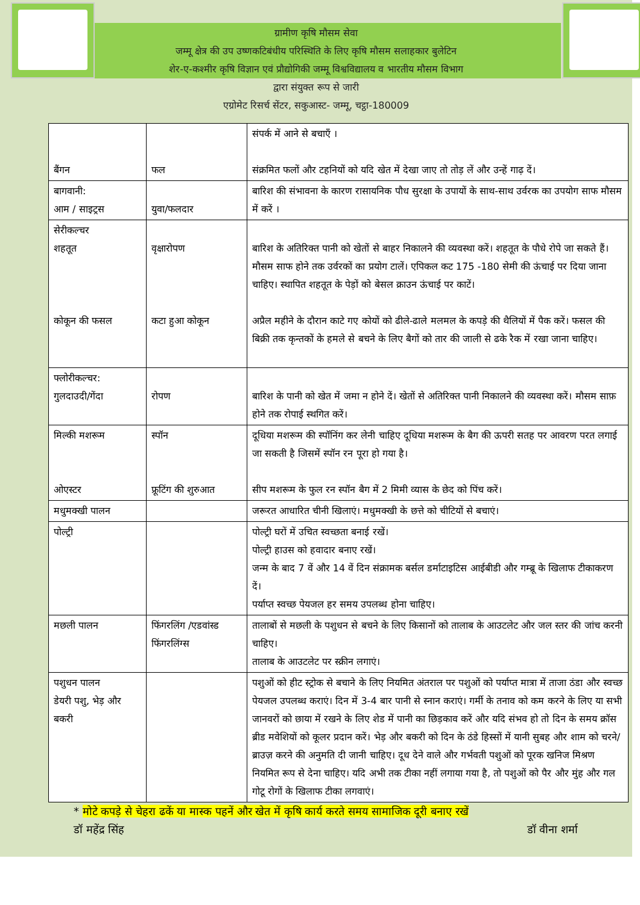ग्रामीण कृषि मौसम सेवा
जम्मू क्षेत्र की उप उष्णकटिबंधीय परिस्थिति के लिए कृषि मौसम सलाहकार बुलेटिन
शेर-ए-कश्मीर कृषि विज्ञान एवं प्रौद्योगिकी जम्मू विश्वविद्यालय व भारतीय मौसम विभाग
द्वारा संयुक्त रूप से जारी
एग्रोमेट रिसर्च सेंटर, सकुआस्ट- जम्मू, चट्ठा-180009
| बैंगन | फल | संपर्क में आने से बचाएँ । संक्रमित फलों और टहनियों को यदि खेत में देखा जाए तो तोड़ लें और उन्हें गाढ़ दें। |
| बागवानी: आम / साइट्रस | युवा/फलदार | बारिश की संभावना के कारण रासायनिक पौध सुरक्षा के उपायों के साथ-साथ उर्वरक का उपयोग साफ मौसम में करें । |
| सेरीकल्चर शहतूत कोकून की फसल | वृक्षारोपण कटा हुआ कोकून | बारिश के अतिरिक्त पानी को खेतों से बाहर निकालने की व्यवस्था करें। शहतूत के पौधे रोपे जा सकते हैं। मौसम साफ होने तक उर्वरकों का प्रयोग टालें। एपिकल कट 175 -180 सेमी की ऊंचाई पर दिया जाना चाहिए। स्थापित शहतूत के पेड़ों को बेसल क्राउन ऊंचाई पर काटें। अप्रैल महीने के दौरान काटे गए कोयों को ढीले-ढाले मलमल के कपड़े की थैलियों में पैक करें। फसल की बिक्री तक कृन्तकों के हमले से बचने के लिए बैगों को तार की जाली से ढके रैक में रखा जाना चाहिए। |
| फ्लोरीकल्चर: गुलदाउदी/गेंदा | रोपण | बारिश के पानी को खेत में जमा न होने दें। खेतों से अतिरिक्त पानी निकालने की व्यवस्था करें। मौसम साफ़ होने तक रोपाई स्थगित करें। |
| मिल्की मशरूम ओएस्टर | स्पॉन फ्रूटिंग की शुरुआत | दूधिया मशरूम की स्पॉनिंग कर लेनी चाहिए दूधिया मशरूम के बैग की ऊपरी सतह पर आवरण परत लगाई जा सकती है जिसमें स्पॉन रन पूरा हो गया है। सीप मशरूम के फुल रन स्पॉन बैग में 2 मिमी व्यास के छेद को पिंच करें। |
| मधुमक्खी पालन | | जरूरत आधारित चीनी खिलाएं। मधुमक्खी के छत्ते को चीटियों से बचाएं। |
| पोल्ट्री | | पोल्ट्री घरों में उचित स्वच्छता बनाई रखें। पोल्ट्री हाउस को हवादार बनाए रखें। जन्म के बाद 7 वें और 14 वें दिन संक्रामक बर्सल डर्माटाइटिस आईबीडी और गम्ब्रू के खिलाफ टीकाकरण दें। पर्याप्त स्वच्छ पेयजल हर समय उपलब्ध होना चाहिए। |
| मछली पालन | फिंगरलिंग /एडवांस्ड फिंगरलिंग्स | तालाबों से मछली के पशुधन से बचने के लिए किसानों को तालाब के आउटलेट और जल स्तर की जांच करनी चाहिए। तालाब के आउटलेट पर स्क्रीन लगाएं। |
| पशुधन पालन डेयरी पशु, भेड़ और बकरी | | पशुओं को हीट स्ट्रोक से बचाने के लिए नियमित अंतराल पर पशुओं को पर्याप्त मात्रा में ताजा ठंडा और स्वच्छ पेयजल उपलब्ध कराएं। दिन में 3-4 बार पानी से स्नान कराएं। गर्मी के तनाव को कम करने के लिए या सभी जानवरों को छाया में रखने के लिए शेड में पानी का छिड़काव करें और यदि संभव हो तो दिन के समय क्रॉस ब्रीड मवेशियों को कूलर प्रदान करें। भेड़ और बकरी को दिन के ठंडे हिस्सों में यानी सुबह और शाम को चरने/ब्राउज़ करने की अनुमति दी जानी चाहिए। दूध देने वाले और गर्भवती पशुओं को पूरक खनिज मिश्रण नियमित रूप से देना चाहिए। यदि अभी तक टीका नहीं लगाया गया है, तो पशुओं को पैर और मुंह और गल गोटू रोगों के खिलाफ टीका लगवाएं। |
* मोटे कपड़े से चेहरा ढकें या मास्क पहनें और खेत में कृषि कार्य करते समय सामाजिक दूरी बनाए रखें
डॉ महेंद्र सिंह डॉ वीना शर्मा